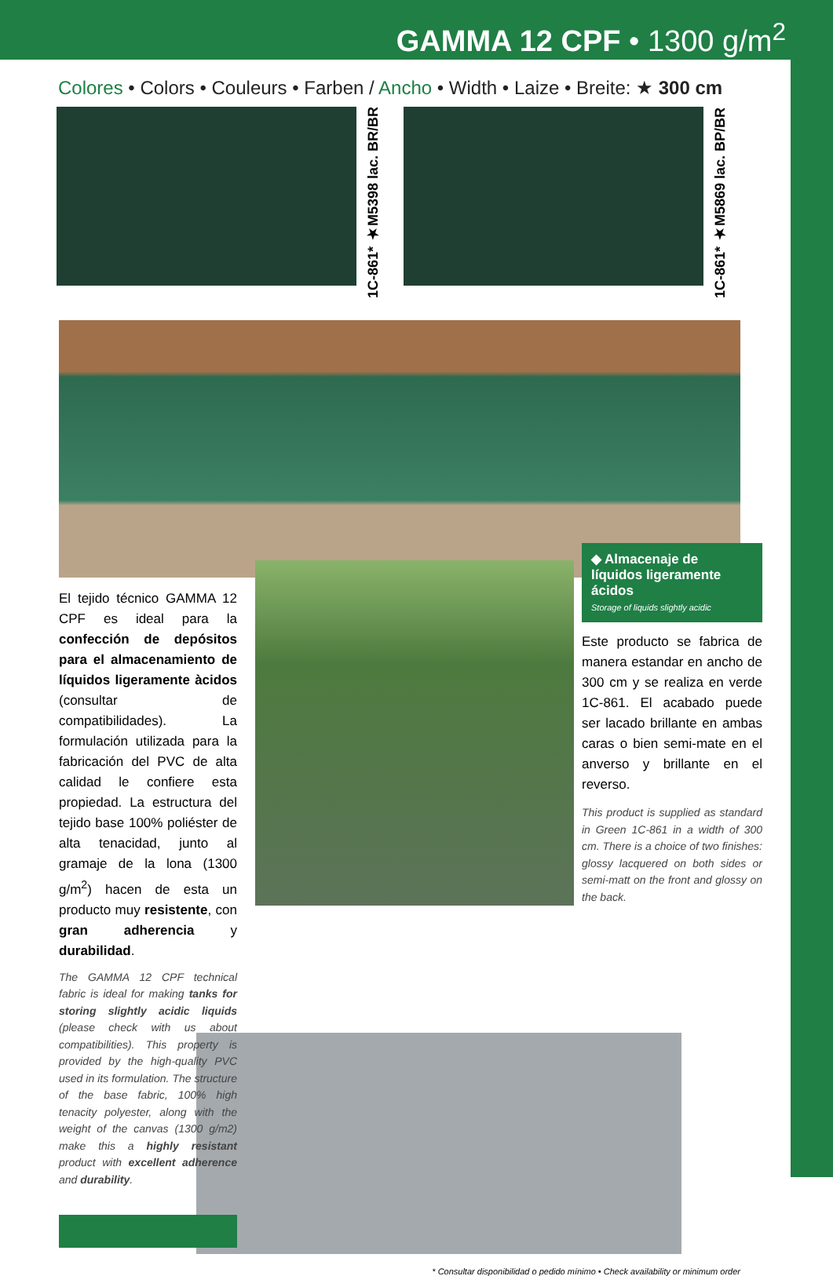GAMMA 12 CPF • 1300 g/m<sup>2</sup>
Colores • Colors • Couleurs • Farben / Ancho • Width • Laize • Breite: ★ 300 cm
1C-861* ★M5398 lac. BR/BR
1C-861* ★M5869 lac. BP/BR
El tejido técnico GAMMA 12 CPF es ideal para la confección de depósitos para el almacenamiento de líquidos ligeramente àcidos (consultar de compatibilidades). La formulación utilizada para la fabricación del PVC de alta calidad le confiere esta propiedad. La estructura del tejido base 100% poliéster de alta tenacidad, junto al gramaje de la lona (1300 g/m<sup>2</sup>) hacen de esta un producto muy resistente, con gran adherencia y durabilidad.
The GAMMA 12 CPF technical fabric is ideal for making tanks for storing slightly acidic liquids (please check with us about compatibilities). This property is provided by the high-quality PVC used in its formulation. The structure of the base fabric, 100% high tenacity polyester, along with the weight of the canvas (1300 g/m2) make this a highly resistant product with excellent adherence and durability.
◆ Almacenaje de líquidos ligeramente ácidos
Storage of liquids slightly acidic
Este producto se fabrica de manera estandar en ancho de 300 cm y se realiza en verde 1C-861. El acabado puede ser lacado brillante en ambas caras o bien semi-mate en el anverso y brillante en el reverso.
This product is supplied as standard in Green 1C-861 in a width of 300 cm. There is a choice of two finishes: glossy lacquered on both sides or semi-matt on the front and glossy on the back.
* Consultar disponibilidad o pedido mínimo • Check availability or minimum order